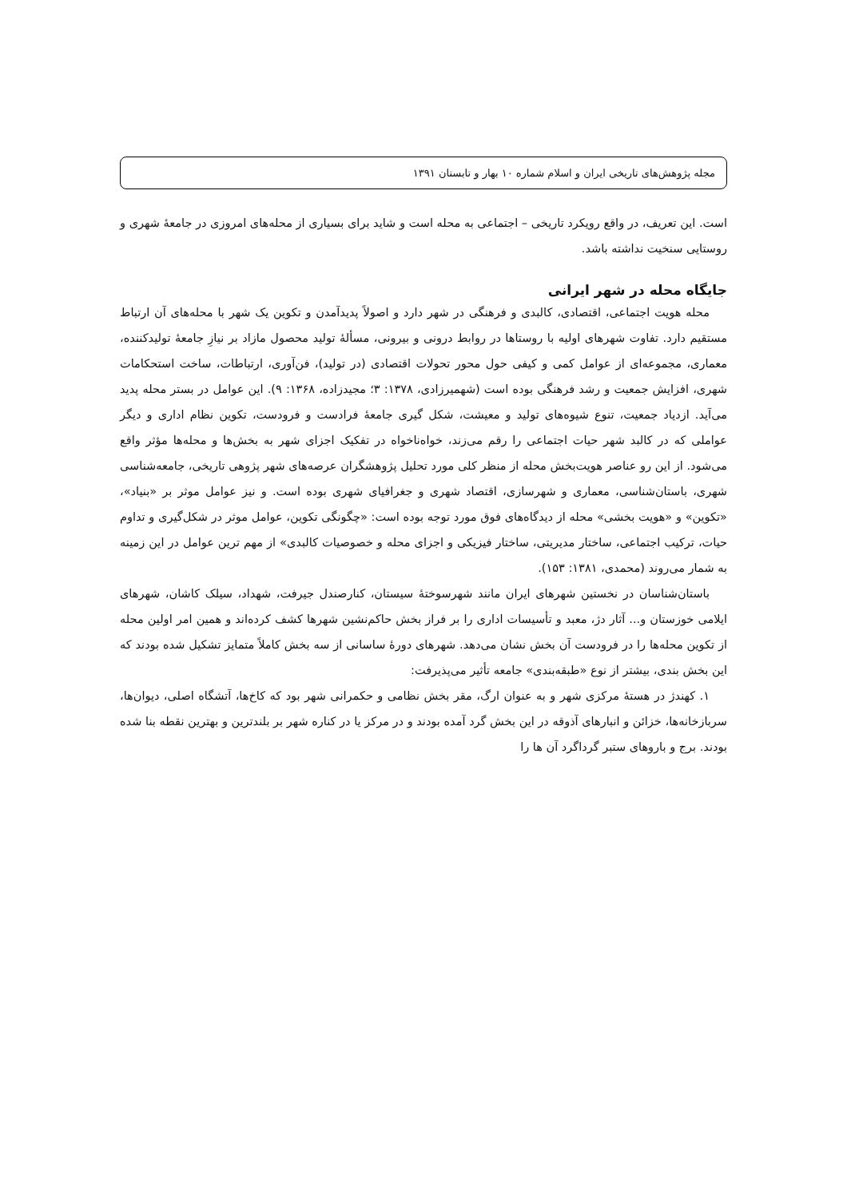مجله پژوهش‌های تاریخی ایران و اسلام شماره ۱۰ بهار و تابستان ۱۳۹۱
است. این تعریف، در واقع رویکرد تاریخی – اجتماعی به محله است و شاید برای بسیاری از محله‌های امروزی در جامعهٔ شهری و روستایی سنخیت نداشته باشد.
جایگاه محله در شهر ایرانی
محله هویت اجتماعی، اقتصادی، کالبدی و فرهنگی در شهر دارد و اصولاً پدیدآمدن و تکوین یک شهر با محله‌های آن ارتباط مستقیم دارد. تفاوت شهرهای اولیه با روستاها در روابط درونی و بیرونی، مسألهٔ تولید محصول مازاد بر نیازِ جامعهٔ تولیدکننده، معماری، مجموعه‌ای از عوامل کمی و کیفی حول محور تحولات اقتصادی (در تولید)، فن‌آوری، ارتباطات، ساخت استحکامات شهری، افزایش جمعیت و رشد فرهنگی بوده است (شهمیرزادی، ۱۳۷۸: ۳؛ مجیدزاده، ۱۳۶۸: ۹). این عوامل در بستر محله پدید می‌آید. ازدیاد جمعیت، تنوع شیوه‌های تولید و معیشت، شکل گیری جامعهٔ فرادست و فرودست، تکوین نظام اداری و دیگر عواملی که در کالبد شهر حیات اجتماعی را رقم می‌زند، خواه‌ناخواه در تفکیک اجزای شهر به بخش‌ها و محله‌ها مؤثر واقع می‌شود. از این رو عناصر هویت‌بخش محله از منظر کلی مورد تحلیل پژوهشگران عرصه‌های شهر پژوهی تاریخی، جامعه‌شناسی شهری، باستان‌شناسی، معماری و شهرسازی، اقتصاد شهری و جغرافیای شهری بوده است. و نیز عوامل موثر بر «بنیاد»، «تکوین» و «هویت بخشی» محله از دیدگاه‌های فوق مورد توجه بوده است: «چگونگی تکوین، عوامل موثر در شکل‌گیری و تداوم حیات، ترکیب اجتماعی، ساختار مدیریتی، ساختار فیزیکی و اجزای محله و خصوصیات کالبدی» از مهم ترین عوامل در این زمینه به شمار می‌روند (محمدی، ۱۳۸۱: ۱۵۳).
باستان‌شناسان در نخستین شهرهای ایران مانند شهرسوختهٔ سیستان، کنارصندل جیرفت، شهداد، سیلک کاشان، شهرهای ایلامی خوزستان و... آثار دژ، معبد و تأسیسات اداری را بر فراز بخش حاکم‌نشین شهرها کشف کرده‌اند و همین امر اولین محله از تکوین محله‌ها را در فرودست آن بخش نشان می‌دهد. شهرهای دورهٔ ساسانی از سه بخش کاملاً متمایز تشکیل شده بودند که این بخش بندی، بیشتر از نوع «طبقه‌بندی» جامعه تأثیر می‌پذیرفت:
۱. کهندژ در هستهٔ مرکزی شهر و به عنوان ارگ، مقر بخش نظامی و حکمرانی شهر بود که کاخ‌ها، آتشگاه اصلی، دیوان‌ها، سربازخانه‌ها، خزائن و انبارهای آذوقه در این بخش گرد آمده بودند و در مرکز یا در کناره شهر بر بلندترین و بهترین نقطه بنا شده بودند. برج و باروهای ستبر گرداگرد آن ها را